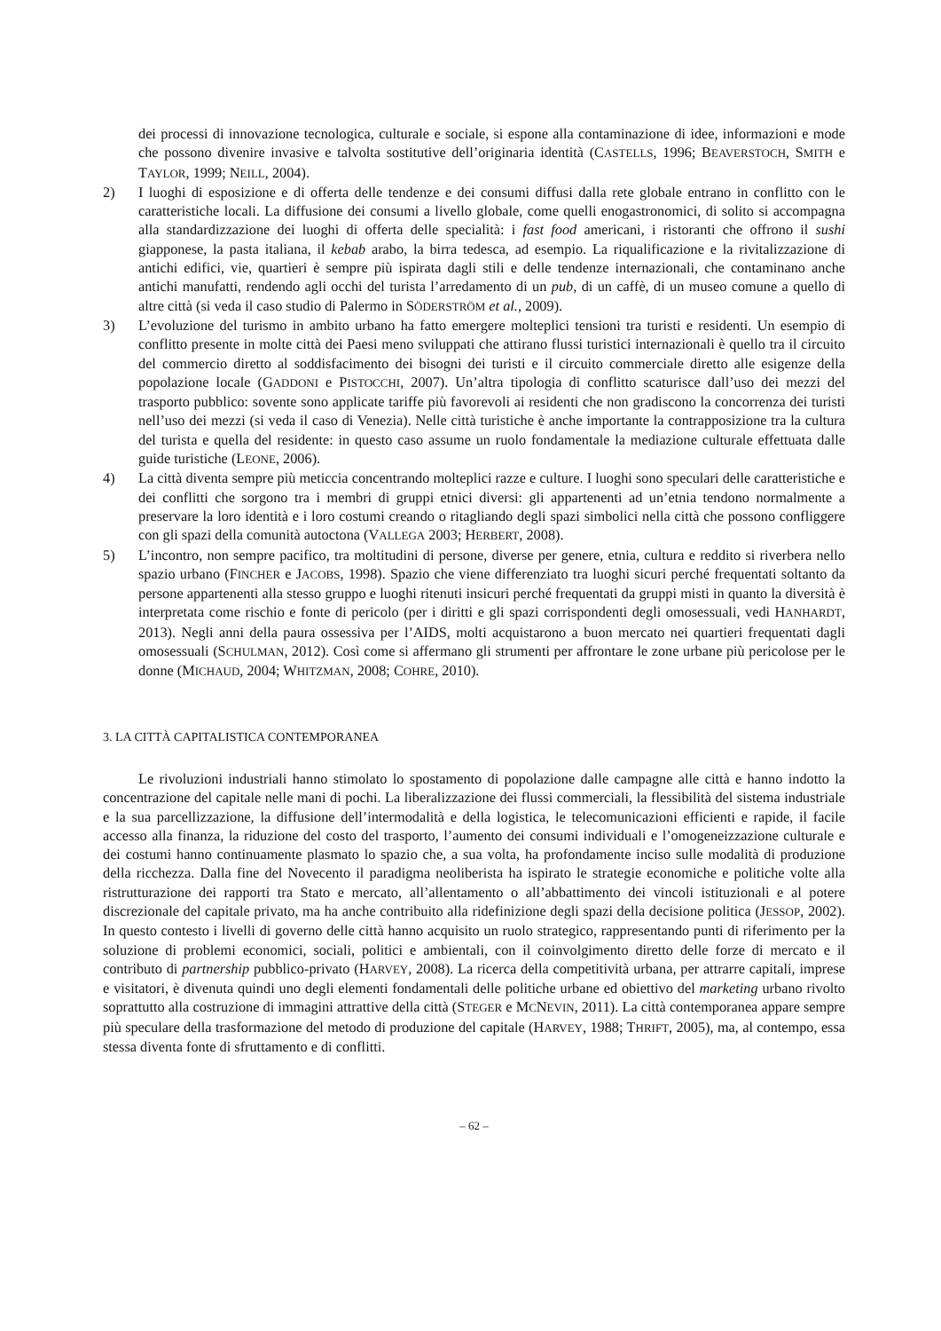dei processi di innovazione tecnologica, culturale e sociale, si espone alla contaminazione di idee, informazioni e mode che possono divenire invasive e talvolta sostitutive dell’originaria identità (CASTELLS, 1996; BEAVERSTOCH, SMITH e TAYLOR, 1999; NEILL, 2004).
2) I luoghi di esposizione e di offerta delle tendenze e dei consumi diffusi dalla rete globale entrano in conflitto con le caratteristiche locali. La diffusione dei consumi a livello globale, come quelli enogastronomici, di solito si accompagna alla standardizzazione dei luoghi di offerta delle specialità: i fast food americani, i ristoranti che offrono il sushi giapponese, la pasta italiana, il kebab arabo, la birra tedesca, ad esempio. La riqualificazione e la rivitalizzazione di antichi edifici, vie, quartieri è sempre più ispirata dagli stili e delle tendenze internazionali, che contaminano anche antichi manufatti, rendendo agli occhi del turista l’arredamento di un pub, di un caffè, di un museo comune a quello di altre città (si veda il caso studio di Palermo in SÖDERSTRÖM et al., 2009).
3) L’evoluzione del turismo in ambito urbano ha fatto emergere molteplici tensioni tra turisti e residenti. Un esempio di conflitto presente in molte città dei Paesi meno sviluppati che attirano flussi turistici internazionali è quello tra il circuito del commercio diretto al soddisfacimento dei bisogni dei turisti e il circuito commerciale diretto alle esigenze della popolazione locale (GADDONI e PISTOCCHI, 2007). Un’altra tipologia di conflitto scaturisce dall’uso dei mezzi del trasporto pubblico: sovente sono applicate tariffe più favorevoli ai residenti che non gradiscono la concorrenza dei turisti nell’uso dei mezzi (si veda il caso di Venezia). Nelle città turistiche è anche importante la contrapposizione tra la cultura del turista e quella del residente: in questo caso assume un ruolo fondamentale la mediazione culturale effettuata dalle guide turistiche (LEONE, 2006).
4) La città diventa sempre più meticcia concentrando molteplici razze e culture. I luoghi sono speculari delle caratteristiche e dei conflitti che sorgono tra i membri di gruppi etnici diversi: gli appartenenti ad un’etnia tendono normalmente a preservare la loro identità e i loro costumi creando o ritagliando degli spazi simbolici nella città che possono confliggere con gli spazi della comunità autoctona (VALLEGA 2003; HERBERT, 2008).
5) L’incontro, non sempre pacifico, tra moltitudini di persone, diverse per genere, etnia, cultura e reddito si riverbera nello spazio urbano (FINCHER e JACOBS, 1998). Spazio che viene differenziato tra luoghi sicuri perché frequentati soltanto da persone appartenenti alla stesso gruppo e luoghi ritenuti insicuri perché frequentati da gruppi misti in quanto la diversità è interpretata come rischio e fonte di pericolo (per i diritti e gli spazi corrispondenti degli omosessuali, vedi HANHARDT, 2013). Negli anni della paura ossessiva per l’AIDS, molti acquistarono a buon mercato nei quartieri frequentati dagli omosessuali (SCHULMAN, 2012). Così come si affermano gli strumenti per affrontare le zone urbane più pericolose per le donne (MICHAUD, 2004; WHITZMAN, 2008; COHRE, 2010).
3. LA CITTÀ CAPITALISTICA CONTEMPORANEA
Le rivoluzioni industriali hanno stimolato lo spostamento di popolazione dalle campagne alle città e hanno indotto la concentrazione del capitale nelle mani di pochi. La liberalizzazione dei flussi commerciali, la flessibilità del sistema industriale e la sua parcellizzazione, la diffusione dell’intermodalità e della logistica, le telecomunicazioni efficienti e rapide, il facile accesso alla finanza, la riduzione del costo del trasporto, l’aumento dei consumi individuali e l’omogeneizzazione culturale e dei costumi hanno continuamente plasmato lo spazio che, a sua volta, ha profondamente inciso sulle modalità di produzione della ricchezza. Dalla fine del Novecento il paradigma neoliberista ha ispirato le strategie economiche e politiche volte alla ristrutturazione dei rapporti tra Stato e mercato, all’allentamento o all’abbattimento dei vincoli istituzionali e al potere discrezionale del capitale privato, ma ha anche contribuito alla ridefinizione degli spazi della decisione politica (JESSOP, 2002). In questo contesto i livelli di governo delle città hanno acquisito un ruolo strategico, rappresentando punti di riferimento per la soluzione di problemi economici, sociali, politici e ambientali, con il coinvolgimento diretto delle forze di mercato e il contributo di partnership pubblico-privato (HARVEY, 2008). La ricerca della competitività urbana, per attrarre capitali, imprese e visitatori, è divenuta quindi uno degli elementi fondamentali delle politiche urbane ed obiettivo del marketing urbano rivolto soprattutto alla costruzione di immagini attrattive della città (STEGER e MCNEVIN, 2011). La città contemporanea appare sempre più speculare della trasformazione del metodo di produzione del capitale (HARVEY, 1988; THRIFT, 2005), ma, al contempo, essa stessa diventa fonte di sfruttamento e di conflitti.
– 62 –